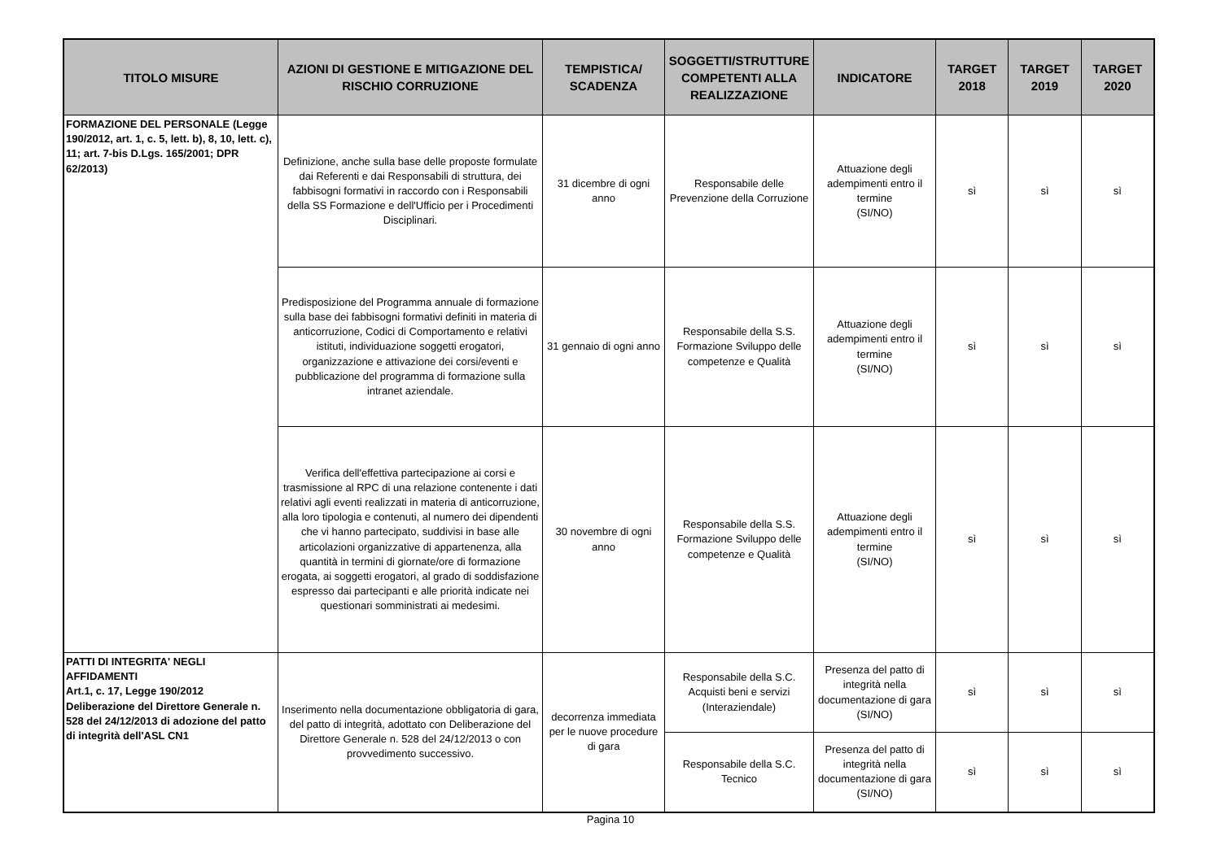| TITOLO MISURE | AZIONI DI GESTIONE E MITIGAZIONE DEL RISCHIO CORRUZIONE | TEMPISTICA/ SCADENZA | SOGGETTI/STRUTTURE COMPETENTI ALLA REALIZZAZIONE | INDICATORE | TARGET 2018 | TARGET 2019 | TARGET 2020 |
| --- | --- | --- | --- | --- | --- | --- | --- |
| FORMAZIONE DEL PERSONALE (Legge 190/2012, art. 1, c. 5, lett. b), 8, 10, lett. c), 11; art. 7-bis D.Lgs. 165/2001; DPR 62/2013) | Definizione, anche sulla base delle proposte formulate dai Referenti e dai Responsabili di struttura, dei fabbisogni formativi in raccordo con i Responsabili della SS Formazione e dell'Ufficio per i Procedimenti Disciplinari. | 31 dicembre di ogni anno | Responsabile delle Prevenzione della Corruzione | Attuazione degli adempimenti entro il termine (SI/NO) | sì | sì | sì |
| | Predisposizione del Programma annuale di formazione sulla base dei fabbisogni formativi definiti in materia di anticorruzione, Codici di Comportamento e relativi istituti, individuazione soggetti erogatori, organizzazione e attivazione dei corsi/eventi e pubblicazione del programma di formazione sulla intranet aziendale. | 31 gennaio di ogni anno | Responsabile della S.S. Formazione Sviluppo delle competenze e Qualità | Attuazione degli adempimenti entro il termine (SI/NO) | sì | sì | sì |
| | Verifica dell'effettiva partecipazione ai corsi e trasmissione al RPC di una relazione contenente i dati relativi agli eventi realizzati in materia di anticorruzione, alla loro tipologia e contenuti, al numero dei dipendenti che vi hanno partecipato, suddivisi in base alle articolazioni organizzative di appartenenza, alla quantità in termini di giornate/ore di formazione erogata, ai soggetti erogatori, al grado di soddisfazione espresso dai partecipanti e alle priorità indicate nei questionari somministrati ai medesimi. | 30 novembre di ogni anno | Responsabile della S.S. Formazione Sviluppo delle competenze e Qualità | Attuazione degli adempimenti entro il termine (SI/NO) | sì | sì | sì |
| PATTI DI INTEGRITA' NEGLI AFFIDAMENTI Art.1, c. 17, Legge 190/2012 Deliberazione del Direttore Generale n. 528 del 24/12/2013 di adozione del patto di integrità dell'ASL CN1 | Inserimento nella documentazione obbligatoria di gara, del patto di integrità, adottato con Deliberazione del Direttore Generale n. 528 del 24/12/2013 o con provvedimento successivo. | decorrenza immediata per le nuove procedure di gara | Responsabile della S.C. Acquisti beni e servizi (Interaziendale) | Presenza del patto di integrità nella documentazione di gara (SI/NO) | sì | sì | sì |
| | | | Responsabile della S.C. Tecnico | Presenza del patto di integrità nella documentazione di gara (SI/NO) | sì | sì | sì |
Pagina 10